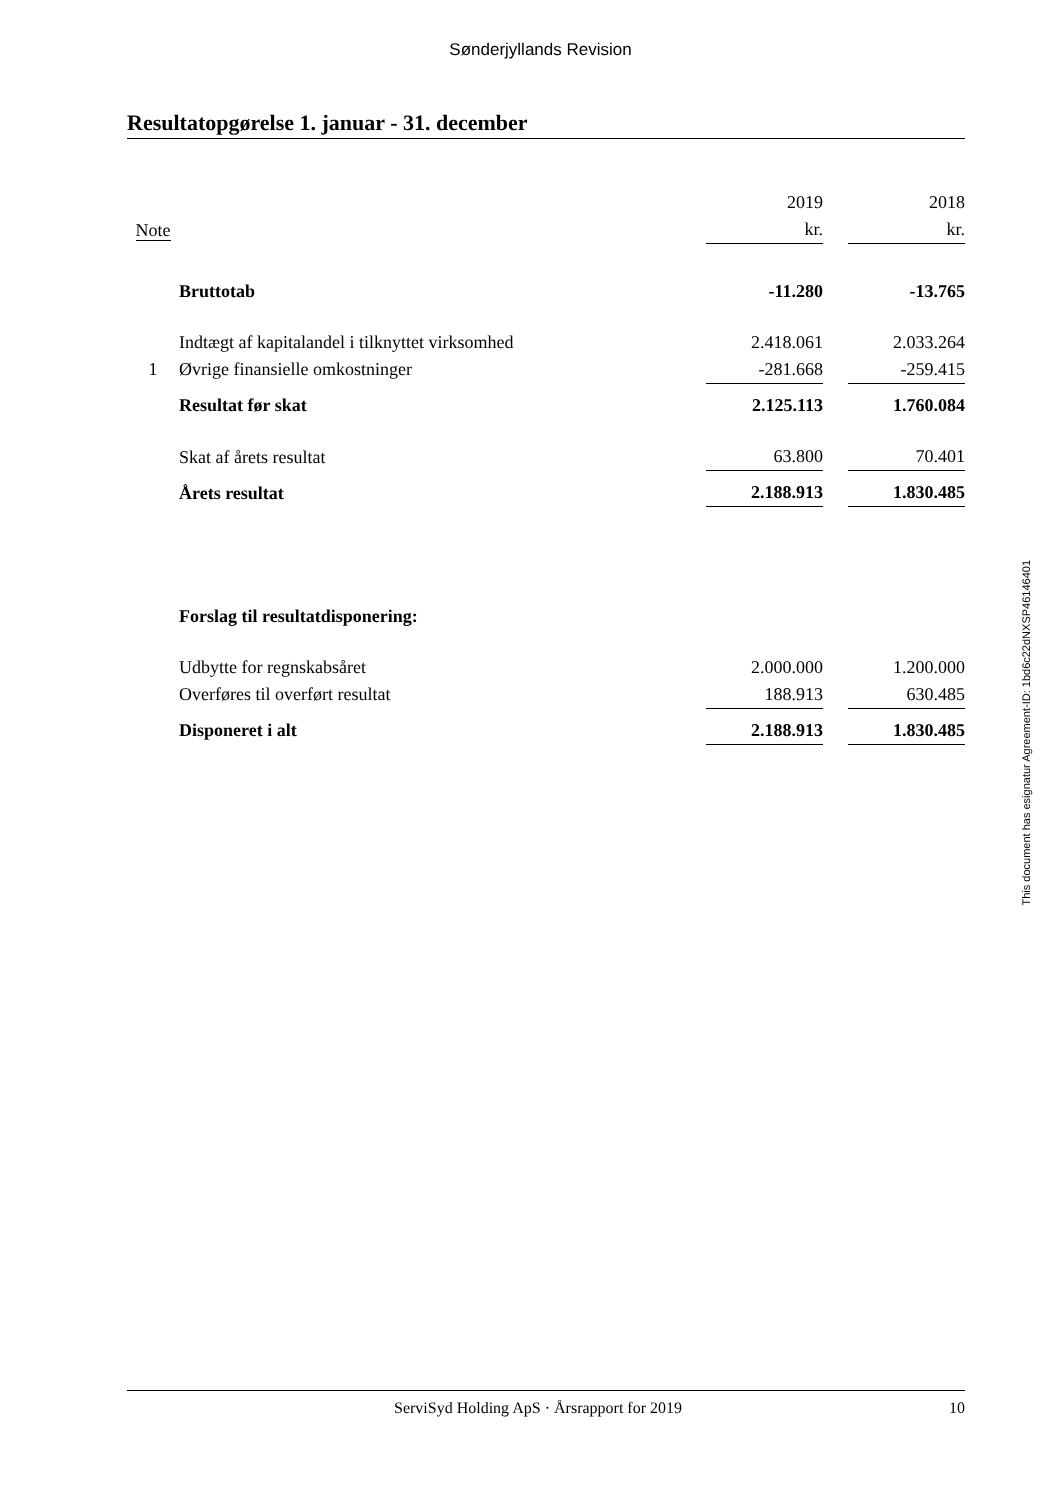Sønderjyllands Revision
Resultatopgørelse 1. januar - 31. december
| | | 2019 | | 2018 |
| Note | | kr. | | kr. |
| | Bruttotab | -11.280 | | -13.765 |
| | Indtægt af kapitalandel i tilknyttet virksomhed | 2.418.061 | | 2.033.264 |
| 1 | Øvrige finansielle omkostninger | -281.668 | | -259.415 |
| | Resultat før skat | 2.125.113 | | 1.760.084 |
| | Skat af årets resultat | 63.800 | | 70.401 |
| | Årets resultat | 2.188.913 | | 1.830.485 |
| | Forslag til resultatdisponering: | | | |
| | Udbytte for regnskabsåret | 2.000.000 | | 1.200.000 |
| | Overføres til overført resultat | 188.913 | | 630.485 |
| | Disponeret i alt | 2.188.913 | | 1.830.485 |
This document has esignatur Agreement-ID: 1bd6c22dNXSP46146401
ServiSyd Holding ApS · Årsrapport for 2019 10